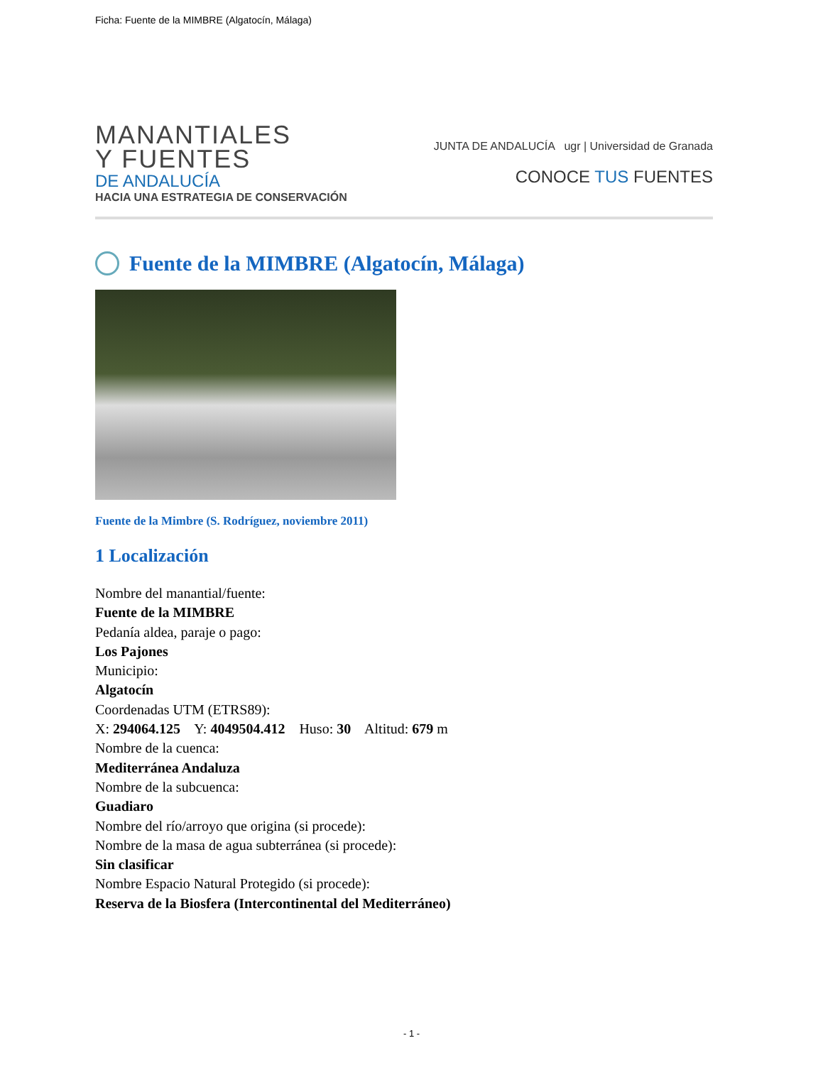Ficha: Fuente de la MIMBRE (Algatocín, Málaga)
MANANTIALES
Y FUENTES
DE ANDALUCÍA
HACIA UNA ESTRATEGIA DE CONSERVACIÓN
JUNTA DE ANDALUCÍA ugr | Universidad de Granada
CONOCE TUS FUENTES
Fuente de la MIMBRE (Algatocín, Málaga)
Fuente de la Mimbre (S. Rodríguez, noviembre 2011)
1 Localización
Nombre del manantial/fuente:
Fuente de la MIMBRE
Pedanía aldea, paraje o pago:
Los Pajones
Municipio:
Algatocín
Coordenadas UTM (ETRS89):
X: 294064.125 Y: 4049504.412 Huso: 30 Altitud: 679 m
Nombre de la cuenca:
Mediterránea Andaluza
Nombre de la subcuenca:
Guadiaro
Nombre del río/arroyo que origina (si procede):
Nombre de la masa de agua subterránea (si procede):
Sin clasificar
Nombre Espacio Natural Protegido (si procede):
Reserva de la Biosfera (Intercontinental del Mediterráneo)
- 1 -